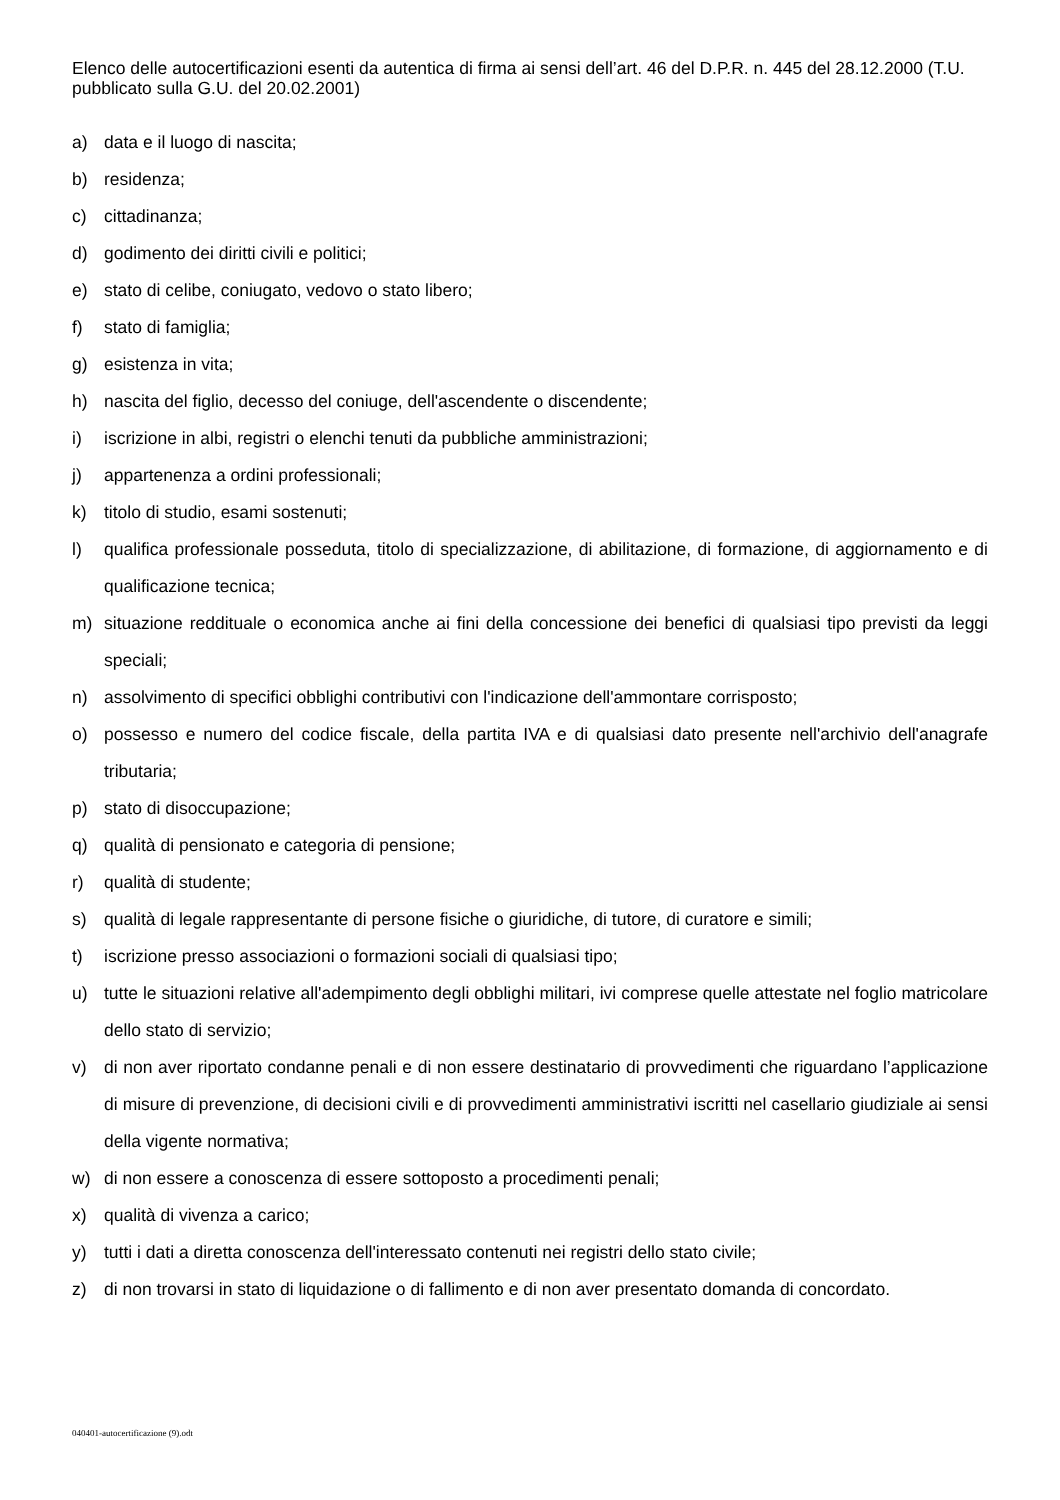Elenco delle autocertificazioni esenti da autentica di firma ai sensi dell’art. 46 del D.P.R. n. 445 del 28.12.2000 (T.U. pubblicato sulla G.U. del 20.02.2001)
a) data e il luogo di nascita;
b) residenza;
c) cittadinanza;
d) godimento dei diritti civili e politici;
e) stato di celibe, coniugato, vedovo o stato libero;
f) stato di famiglia;
g) esistenza in vita;
h) nascita del figlio, decesso del coniuge, dell'ascendente o discendente;
i) iscrizione in albi, registri o elenchi tenuti da pubbliche amministrazioni;
j) appartenenza a ordini professionali;
k) titolo di studio, esami sostenuti;
l) qualifica professionale posseduta, titolo di specializzazione, di abilitazione, di formazione, di aggiornamento e di qualificazione tecnica;
m) situazione reddituale o economica anche ai fini della concessione dei benefici di qualsiasi tipo previsti da leggi speciali;
n) assolvimento di specifici obblighi contributivi con l'indicazione dell'ammontare corrisposto;
o) possesso e numero del codice fiscale, della partita IVA e di qualsiasi dato presente nell'archivio dell'anagrafe tributaria;
p) stato di disoccupazione;
q) qualità di pensionato e categoria di pensione;
r) qualità di studente;
s) qualità di legale rappresentante di persone fisiche o giuridiche, di tutore, di curatore e simili;
t) iscrizione presso associazioni o formazioni sociali di qualsiasi tipo;
u) tutte le situazioni relative all'adempimento degli obblighi militari, ivi comprese quelle attestate nel foglio matricolare dello stato di servizio;
v) di non aver riportato condanne penali e di non essere destinatario di provvedimenti che riguardano l’applicazione di misure di prevenzione, di decisioni civili e di provvedimenti amministrativi iscritti nel casellario giudiziale ai sensi della vigente normativa;
w) di non essere a conoscenza di essere sottoposto a procedimenti penali;
x) qualità di vivenza a carico;
y) tutti i dati a diretta conoscenza dell'interessato contenuti nei registri dello stato civile;
z) di non trovarsi in stato di liquidazione o di fallimento e di non aver presentato domanda di concordato.
040401-autocertificazione (9).odt